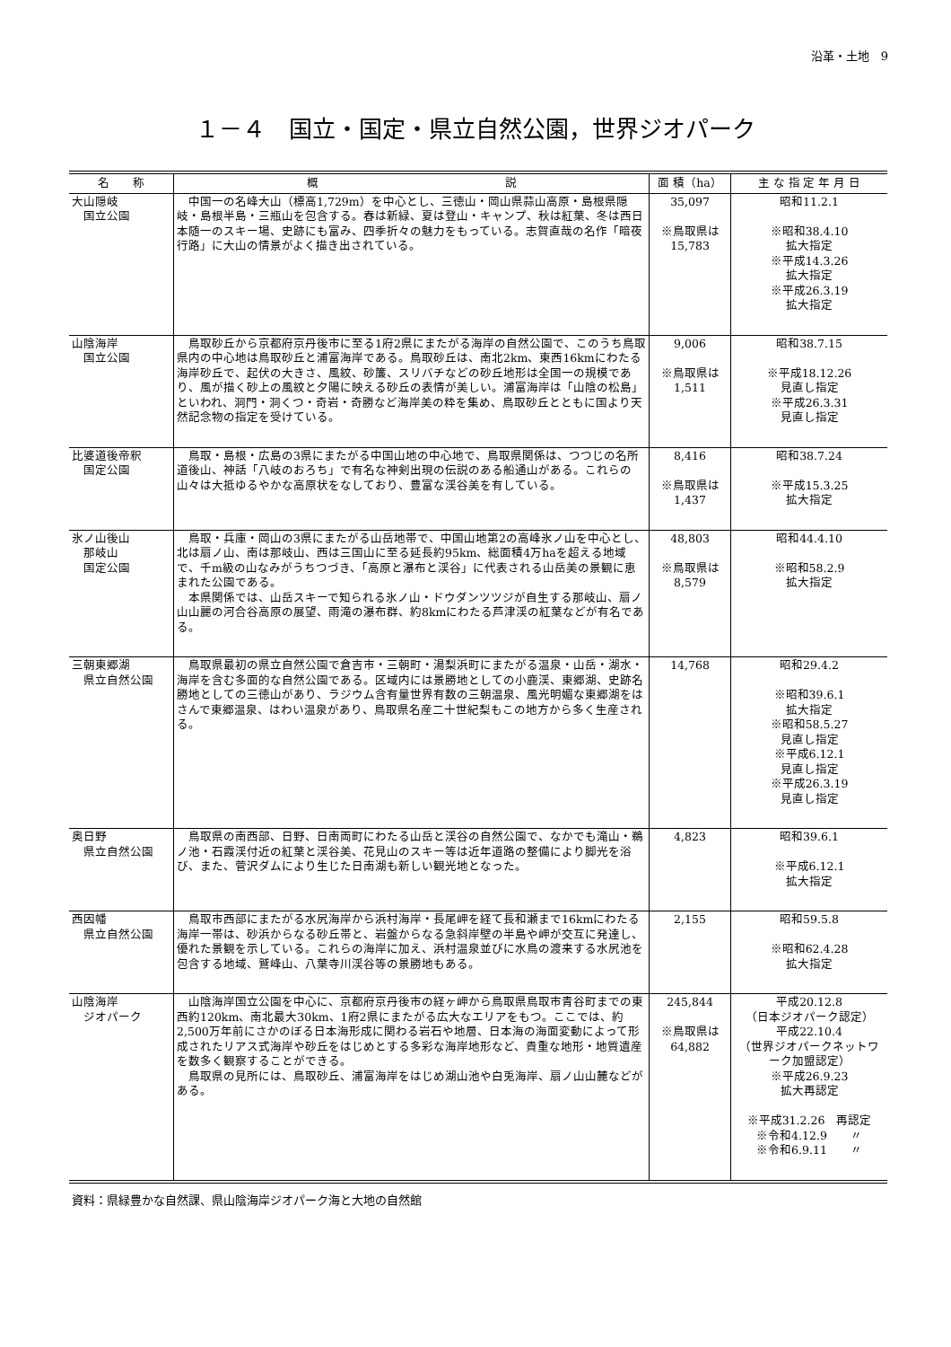沿革・土地　9
１－４　国立・国定・県立自然公園，世界ジオパーク
| 名 称 | 概 説 | 面 積（ha） | 主 な 指 定 年 月 日 |
| --- | --- | --- | --- |
| 大山隠岐 国立公園 | 中国一の名峰大山（標高1,729m）を中心とし、三徳山・岡山県蒜山高原・島根県隠岐・島根半島・三瓶山を包含する。春は新緑、夏は登山・キャンプ、秋は紅葉、冬は西日本随一のスキー場、史跡にも富み、四季折々の魅力をもっている。志賀直哉の名作「暗夜行路」に大山の情景がよく描き出されている。 | 35,097 ※鳥取県は 15,783 | 昭和11.2.1 ※昭和38.4.10 拡大指定 ※平成14.3.26 拡大指定 ※平成26.3.19 拡大指定 |
| 山陰海岸 国立公園 | 鳥取砂丘から京都府京丹後市に至る1府2県にまたがる海岸の自然公園で、このうち鳥取県内の中心地は鳥取砂丘と浦富海岸である。鳥取砂丘は、南北2km、東西16kmにわたる海岸砂丘で、起伏の大きさ、風紋、砂簾、スリバチなどの砂丘地形は全国一の規模であり、風が描く砂上の風紋と夕陽に映える砂丘の表情が美しい。浦富海岸は「山陰の松島」といわれ、洞門・洞くつ・奇岩・奇勝など海岸美の粋を集め、鳥取砂丘とともに国より天然記念物の指定を受けている。 | 9,006 ※鳥取県は 1,511 | 昭和38.7.15 ※平成18.12.26 見直し指定 ※平成26.3.31 見直し指定 |
| 比婆道後帝釈 国定公園 | 鳥取・島根・広島の3県にまたがる中国山地の中心地で、鳥取県関係は、つつじの名所道後山、神話「八岐のおろち」で有名な神剣出現の伝説のある船通山がある。これらの山々は大抵ゆるやかな高原状をなしており、豊富な渓谷美を有している。 | 8,416 ※鳥取県は 1,437 | 昭和38.7.24 ※平成15.3.25 拡大指定 |
| 氷ノ山後山 那岐山 国定公園 | 鳥取・兵庫・岡山の3県にまたがる山岳地帯で、中国山地第2の高峰氷ノ山を中心とし、北は扇ノ山、南は那岐山、西は三国山に至る延長約95km、総面積4万haを超える地域で、千m級の山なみがうちつづき、「高原と瀑布と渓谷」に代表される山岳美の景観に恵まれた公園である。 本県関係では、山岳スキーで知られる氷ノ山・ドウダンツツジが自生する那岐山、扇ノ山山麗の河合谷高原の展望、雨滝の瀑布群、約8kmにわたる芦津渓の紅葉などが有名である。 | 48,803 ※鳥取県は 8,579 | 昭和44.4.10 ※昭和58.2.9 拡大指定 |
| 三朝東郷湖 県立自然公園 | 鳥取県最初の県立自然公園で倉吉市・三朝町・湯梨浜町にまたがる温泉・山岳・湖水・海岸を含む多面的な自然公園である。区域内には景勝地としての小鹿渓、東郷湖、史跡名勝地としての三徳山があり、ラジウム含有量世界有数の三朝温泉、風光明媚な東郷湖をはさんで東郷温泉、はわい温泉があり、鳥取県名産二十世紀梨もこの地方から多く生産される。 | 14,768 | 昭和29.4.2 ※昭和39.6.1 拡大指定 ※昭和58.5.27 見直し指定 ※平成6.12.1 見直し指定 ※平成26.3.19 見直し指定 |
| 奥日野 県立自然公園 | 鳥取県の南西部、日野、日南両町にわたる山岳と渓谷の自然公園で、なかでも滝山・鵜ノ池・石霞渓付近の紅葉と渓谷美、花見山のスキー等は近年道路の整備により脚光を浴び、また、菅沢ダムにより生じた日南湖も新しい観光地となった。 | 4,823 | 昭和39.6.1 ※平成6.12.1 拡大指定 |
| 西因幡 県立自然公園 | 鳥取市西部にまたがる水尻海岸から浜村海岸・長尾岬を経て長和瀬まで16kmにわたる海岸一帯は、砂浜からなる砂丘帯と、岩盤からなる急斜岸壁の半島や岬が交互に発達し、優れた景観を示している。これらの海岸に加え、浜村温泉並びに水鳥の渡来する水尻池を包含する地域、鷲峰山、八葉寺川渓谷等の景勝地もある。 | 2,155 | 昭和59.5.8 ※昭和62.4.28 拡大指定 |
| 山陰海岸 ジオパーク | 山陰海岸国立公園を中心に、京都府京丹後市の経ヶ岬から鳥取県鳥取市青谷町までの東西約120km、南北最大30km、1府2県にまたがる広大なエリアをもつ。ここでは、約2,500万年前にさかのぼる日本海形成に関わる岩石や地層、日本海の海面変動によって形成されたリアス式海岸や砂丘をはじめとする多彩な海岸地形など、貴重な地形・地質遺産を数多く観察することができる。 鳥取県の見所には、鳥取砂丘、浦富海岸をはじめ湖山池や白兎海岸、扇ノ山山麓などがある。 | 245,844 ※鳥取県は 64,882 | 平成20.12.8 （日本ジオパーク認定） 平成22.10.4 （世界ジオパークネットワーク加盟認定） ※平成26.9.23 拡大再認定 ※平成31.2.26 再認定 ※令和4.12.9 〃 ※令和6.9.11 〃 |
資料：県緑豊かな自然課、県山陰海岸ジオパーク海と大地の自然館